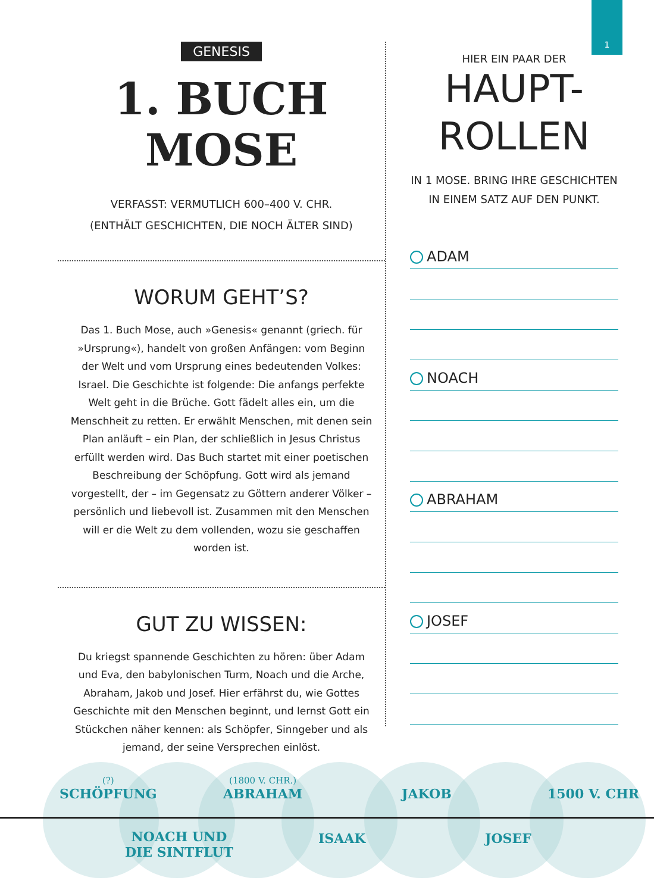1
GENESIS
1. BUCH MOSE
VERFASST: VERMUTLICH 600–400 V. CHR.
(ENTHÄLT GESCHICHTEN, DIE NOCH ÄLTER SIND)
WORUM GEHT’S?
Das 1. Buch Mose, auch »Genesis« genannt (griech. für »Ursprung«), handelt von großen Anfängen: vom Beginn der Welt und vom Ursprung eines bedeutenden Volkes: Israel. Die Geschichte ist folgende: Die anfangs perfekte Welt geht in die Brüche. Gott fädelt alles ein, um die Menschheit zu retten. Er erwählt Menschen, mit denen sein Plan anläuft – ein Plan, der schließlich in Jesus Christus erfüllt werden wird. Das Buch startet mit einer poetischen Beschreibung der Schöpfung. Gott wird als jemand vorgestellt, der – im Gegensatz zu Göttern anderer Völker – persönlich und liebevoll ist. Zusammen mit den Menschen will er die Welt zu dem vollenden, wozu sie geschaffen worden ist.
GUT ZU WISSEN:
Du kriegst spannende Geschichten zu hören: über Adam und Eva, den babylonischen Turm, Noach und die Arche, Abraham, Jakob und Josef. Hier erfährst du, wie Gottes Geschichte mit den Menschen beginnt, und lernst Gott ein Stückchen näher kennen: als Schöpfer, Sinngeber und als jemand, der seine Versprechen einlöst.
HIER EIN PAAR DER
HAUPT-
ROLLEN
IN 1 MOSE. BRING IHRE GESCHICHTEN
IN EINEM SATZ AUF DEN PUNKT.
ADAM
NOACH
ABRAHAM
JOSEF
(?)
SCHÖPFUNG
NOACH UND
DIE SINTFLUT
(1800 V. CHR.)
ABRAHAM
ISAAK
JAKOB
JOSEF
1500 V. CHR